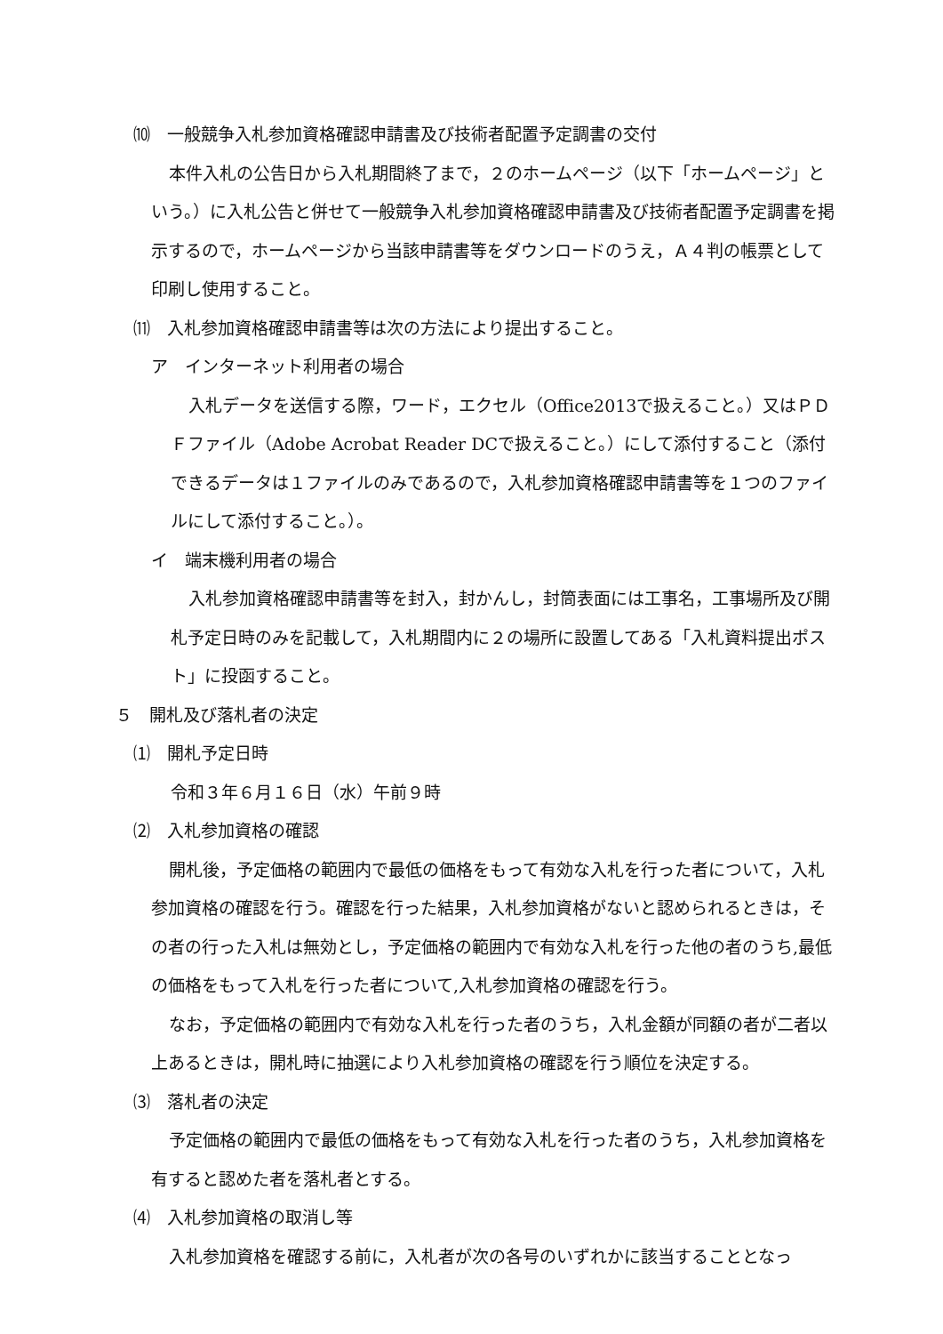⑽　一般競争入札参加資格確認申請書及び技術者配置予定調書の交付
本件入札の公告日から入札期間終了まで，２のホームページ（以下「ホームページ」という。）に入札公告と併せて一般競争入札参加資格確認申請書及び技術者配置予定調書を掲示するので，ホームページから当該申請書等をダウンロードのうえ，Ａ４判の帳票として印刷し使用すること。
⑾　入札参加資格確認申請書等は次の方法により提出すること。
ア　インターネット利用者の場合
入札データを送信する際，ワード，エクセル（Office2013で扱えること。）又はＰＤＦファイル（Adobe Acrobat Reader DCで扱えること。）にして添付すること（添付できるデータは１ファイルのみであるので，入札参加資格確認申請書等を１つのファイルにして添付すること。）。
イ　端末機利用者の場合
入札参加資格確認申請書等を封入，封かんし，封筒表面には工事名，工事場所及び開札予定日時のみを記載して，入札期間内に２の場所に設置してある「入札資料提出ポスト」に投函すること。
５　開札及び落札者の決定
⑴　開札予定日時
令和３年６月１６日（水）午前９時
⑵　入札参加資格の確認
開札後，予定価格の範囲内で最低の価格をもって有効な入札を行った者について，入札参加資格の確認を行う。確認を行った結果，入札参加資格がないと認められるときは，その者の行った入札は無効とし，予定価格の範囲内で有効な入札を行った他の者のうち,最低の価格をもって入札を行った者について,入札参加資格の確認を行う。
なお，予定価格の範囲内で有効な入札を行った者のうち，入札金額が同額の者が二者以上あるときは，開札時に抽選により入札参加資格の確認を行う順位を決定する。
⑶　落札者の決定
予定価格の範囲内で最低の価格をもって有効な入札を行った者のうち，入札参加資格を有すると認めた者を落札者とする。
⑷　入札参加資格の取消し等
入札参加資格を確認する前に，入札者が次の各号のいずれかに該当することとなっ